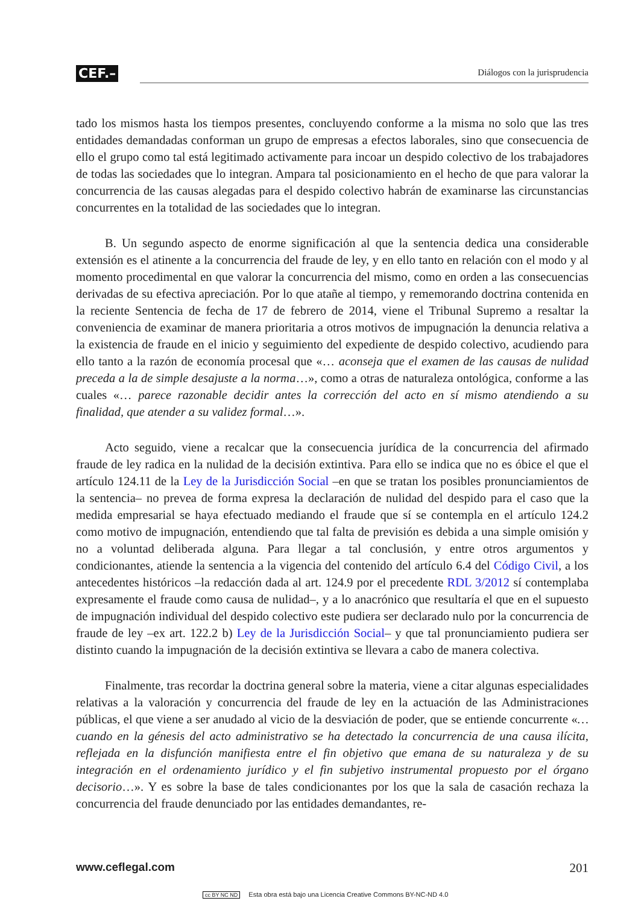CEF.– Diálogos con la jurisprudencia
tado los mismos hasta los tiempos presentes, concluyendo conforme a la misma no solo que las tres entidades demandadas conforman un grupo de empresas a efectos laborales, sino que consecuencia de ello el grupo como tal está legitimado activamente para incoar un despido colectivo de los trabajadores de todas las sociedades que lo integran. Ampara tal posicionamiento en el hecho de que para valorar la concurrencia de las causas alegadas para el despido colectivo habrán de examinarse las circunstancias concurrentes en la totalidad de las sociedades que lo integran.
B. Un segundo aspecto de enorme significación al que la sentencia dedica una considerable extensión es el atinente a la concurrencia del fraude de ley, y en ello tanto en relación con el modo y al momento procedimental en que valorar la concurrencia del mismo, como en orden a las consecuencias derivadas de su efectiva apreciación. Por lo que atañe al tiempo, y rememorando doctrina contenida en la reciente Sentencia de fecha de 17 de febrero de 2014, viene el Tribunal Supremo a resaltar la conveniencia de examinar de manera prioritaria a otros motivos de impugnación la denuncia relativa a la existencia de fraude en el inicio y seguimiento del expediente de despido colectivo, acudiendo para ello tanto a la razón de economía procesal que «… aconseja que el examen de las causas de nulidad preceda a la de simple desajuste a la norma…», como a otras de naturaleza ontológica, conforme a las cuales «… parece razonable decidir antes la corrección del acto en sí mismo atendiendo a su finalidad, que atender a su validez formal…».
Acto seguido, viene a recalcar que la consecuencia jurídica de la concurrencia del afirmado fraude de ley radica en la nulidad de la decisión extintiva. Para ello se indica que no es óbice el que el artículo 124.11 de la Ley de la Jurisdicción Social –en que se tratan los posibles pronunciamientos de la sentencia– no prevea de forma expresa la declaración de nulidad del despido para el caso que la medida empresarial se haya efectuado mediando el fraude que sí se contempla en el artículo 124.2 como motivo de impugnación, entendiendo que tal falta de previsión es debida a una simple omisión y no a voluntad deliberada alguna. Para llegar a tal conclusión, y entre otros argumentos y condicionantes, atiende la sentencia a la vigencia del contenido del artículo 6.4 del Código Civil, a los antecedentes históricos –la redacción dada al art. 124.9 por el precedente RDL 3/2012 sí contemplaba expresamente el fraude como causa de nulidad–, y a lo anacrónico que resultaría el que en el supuesto de impugnación individual del despido colectivo este pudiera ser declarado nulo por la concurrencia de fraude de ley –ex art. 122.2 b) Ley de la Jurisdicción Social– y que tal pronunciamiento pudiera ser distinto cuando la impugnación de la decisión extintiva se llevara a cabo de manera colectiva.
Finalmente, tras recordar la doctrina general sobre la materia, viene a citar algunas especialidades relativas a la valoración y concurrencia del fraude de ley en la actuación de las Administraciones públicas, el que viene a ser anudado al vicio de la desviación de poder, que se entiende concurrente «… cuando en la génesis del acto administrativo se ha detectado la concurrencia de una causa ilícita, reflejada en la disfunción manifiesta entre el fin objetivo que emana de su naturaleza y de su integración en el ordenamiento jurídico y el fin subjetivo instrumental propuesto por el órgano decisorio…». Y es sobre la base de tales condicionantes por los que la sala de casación rechaza la concurrencia del fraude denunciado por las entidades demandantes, re-
www.ceflegal.com 201
cc BY NC ND Esta obra está bajo una Licencia Creative Commons BY-NC-ND 4.0